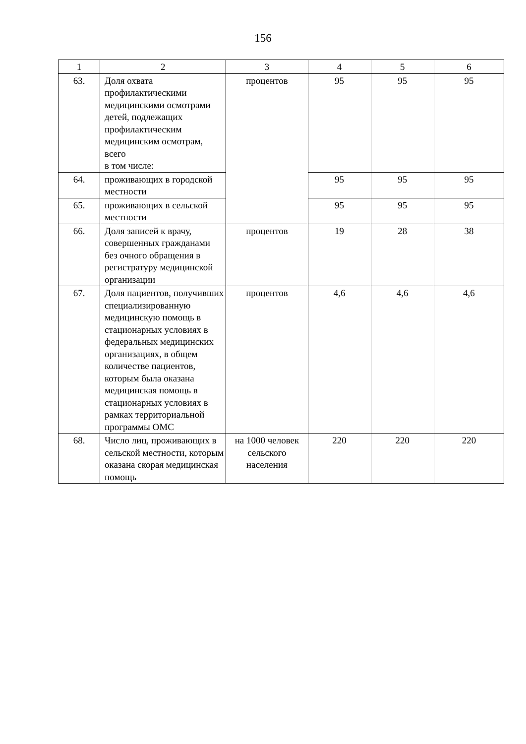156
| 1 | 2 | 3 | 4 | 5 | 6 |
| 63. | Доля охвата профилактическими медицинскими осмотрами детей, подлежащих профилактическим медицинским осмотрам, всего в том числе: | процентов | 95 | 95 | 95 |
| 64. | проживающих в городской местности | | 95 | 95 | 95 |
| 65. | проживающих в сельской местности | | 95 | 95 | 95 |
| 66. | Доля записей к врачу, совершенных гражданами без очного обращения в регистратуру медицинской организации | процентов | 19 | 28 | 38 |
| 67. | Доля пациентов, получивших специализированную медицинскую помощь в стационарных условиях в федеральных медицинских организациях, в общем количестве пациентов, которым была оказана медицинская помощь в стационарных условиях в рамках территориальной программы ОМС | процентов | 4,6 | 4,6 | 4,6 |
| 68. | Число лиц, проживающих в сельской местности, которым оказана скорая медицинская помощь | на 1000 человек сельского населения | 220 | 220 | 220 |